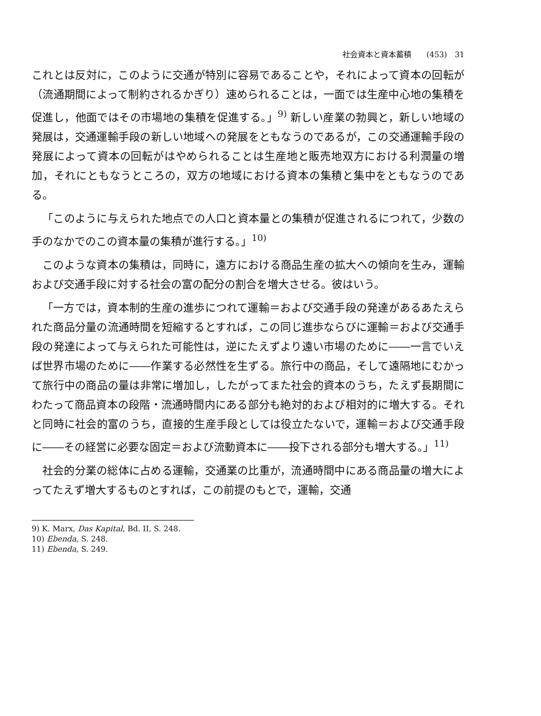社会資本と資本蓄積 (453)　31
これとは反対に，このように交通が特別に容易であることや，それによって資本の回転が（流通期間によって制約されるかぎり）速められることは，一面では生産中心地の集積を促進し，他面ではその市場地の集積を促進する。」<sup>9)</sup> 新しい産業の勃興と，新しい地域の発展は，交通運輸手段の新しい地域への発展をともなうのであるが，この交通運輸手段の発展によって資本の回転がはやめられることは生産地と販売地双方における利潤量の増加，それにともなうところの，双方の地域における資本の集積と集中をともなうのである。
「このように与えられた地点での人口と資本量との集積が促進されるにつれて，少数の手のなかでのこの資本量の集積が進行する。」<sup>10)</sup>
このような資本の集積は，同時に，遠方における商品生産の拡大への傾向を生み，運輸および交通手段に対する社会の富の配分の割合を増大させる。彼はいう。
「一方では，資本制的生産の進歩につれて運輸＝および交通手段の発達があるあたえられた商品分量の流通時間を短縮するとすれば，この同じ進歩ならびに運輸＝および交通手段の発達によって与えられた可能性は，逆にたえずより遠い市場のために――一言でいえば世界市場のために――作業する必然性を生ずる。旅行中の商品，そして遠隔地にむかって旅行中の商品の量は非常に増加し，したがってまた社会的資本のうち，たえず長期間にわたって商品資本の段階・流通時間内にある部分も絶対的および相対的に増大する。それと同時に社会的富のうち，直接的生産手段としては役立たないで，運輸＝および交通手段に――その経営に必要な固定＝および流動資本に――投下される部分も増大する。」<sup>11)</sup>
社会的分業の総体に占める運輸，交通業の比重が，流通時間中にある商品量の増大によってたえず増大するものとすれば，この前提のもとで，運輸，交通
9) K. Marx, Das Kapital, Bd. II, S. 248.
10) Ebenda, S. 248.
11) Ebenda, S. 249.